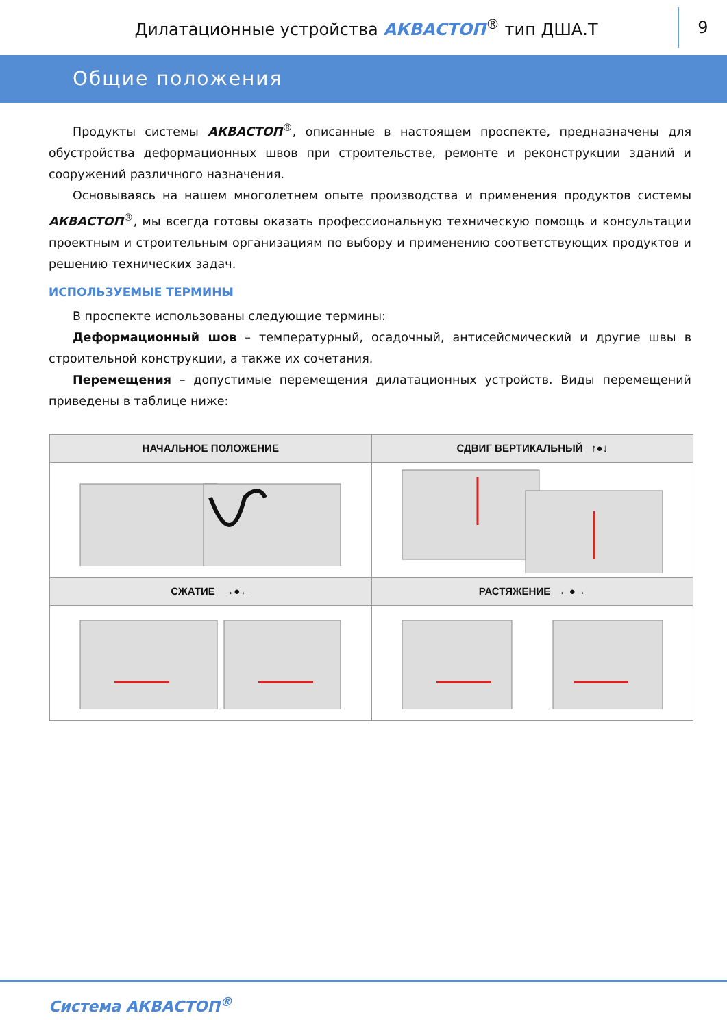Дилатационные устройства АКВАСТОП<sup>®</sup> тип ДША.Т
9
Общие положения
Продукты системы АКВАСТОП<sup>®</sup>, описанные в настоящем проспекте, предназначены для обустройства деформационных швов при строительстве, ремонте и реконструкции зданий и сооружений различного назначения.
Основываясь на нашем многолетнем опыте производства и применения продуктов системы АКВАСТОП<sup>®</sup>, мы всегда готовы оказать профессиональную техническую помощь и консультации проектным и строительным организациям по выбору и применению соответствующих продуктов и решению технических задач.
ИСПОЛЬЗУЕМЫЕ ТЕРМИНЫ
В проспекте использованы следующие термины:
Деформационный шов – температурный, осадочный, антисейсмический и другие швы в строительной конструкции, а также их сочетания.
Перемещения – допустимые перемещения дилатационных устройств. Виды перемещений приведены в таблице ниже:
| НАЧАЛЬНОЕ ПОЛОЖЕНИЕ | СДВИГ ВЕРТИКАЛЬНЫЙ ↑●↓ |
| --- | --- |
| СЖАТИЕ →●← | РАСТЯЖЕНИЕ ←●→ |
Система АКВАСТОП<sup>®</sup>